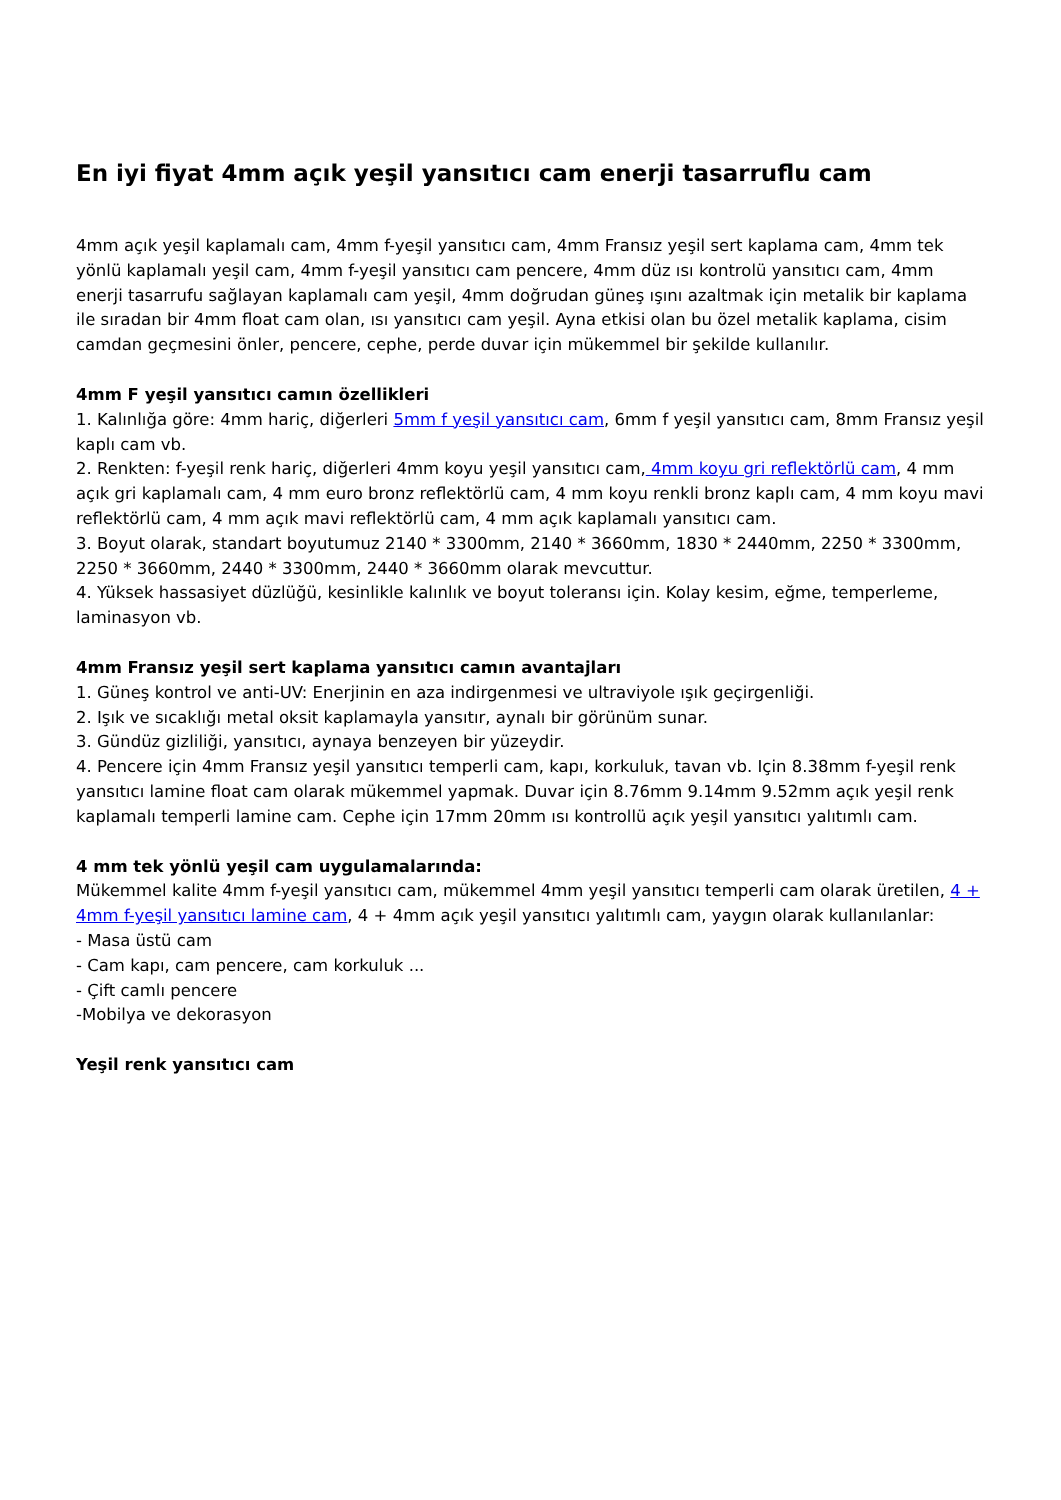En iyi fiyat 4mm açık yeşil yansıtıcı cam enerji tasarruflu cam
4mm açık yeşil kaplamalı cam, 4mm f-yeşil yansıtıcı cam, 4mm Fransız yeşil sert kaplama cam, 4mm tek yönlü kaplamalı yeşil cam, 4mm f-yeşil yansıtıcı cam pencere, 4mm düz ısı kontrolü yansıtıcı cam, 4mm enerji tasarrufu sağlayan kaplamalı cam yeşil, 4mm doğrudan güneş ışını azaltmak için metalik bir kaplama ile sıradan bir 4mm float cam olan, ısı yansıtıcı cam yeşil. Ayna etkisi olan bu özel metalik kaplama, cisim camdan geçmesini önler, pencere, cephe, perde duvar için mükemmel bir şekilde kullanılır.
4mm F yeşil yansıtıcı camın özellikleri
1. Kalınlığa göre: 4mm hariç, diğerleri 5mm f yeşil yansıtıcı cam, 6mm f yeşil yansıtıcı cam, 8mm Fransız yeşil kaplı cam vb.
2. Renkten: f-yeşil renk hariç, diğerleri 4mm koyu yeşil yansıtıcı cam, 4mm koyu gri reflektörlü cam, 4 mm açık gri kaplamalı cam, 4 mm euro bronz reflektörlü cam, 4 mm koyu renkli bronz kaplı cam, 4 mm koyu mavi reflektörlü cam, 4 mm açık mavi reflektörlü cam, 4 mm açık kaplamalı yansıtıcı cam.
3. Boyut olarak, standart boyutumuz 2140 * 3300mm, 2140 * 3660mm, 1830 * 2440mm, 2250 * 3300mm, 2250 * 3660mm, 2440 * 3300mm, 2440 * 3660mm olarak mevcuttur.
4. Yüksek hassasiyet düzlüğü, kesinlikle kalınlık ve boyut toleransı için. Kolay kesim, eğme, temperleme, laminasyon vb.
4mm Fransız yeşil sert kaplama yansıtıcı camın avantajları
1. Güneş kontrol ve anti-UV: Enerjinin en aza indirgenmesi ve ultraviyole ışık geçirgenliği.
2. Işık ve sıcaklığı metal oksit kaplamayla yansıtır, aynalı bir görünüm sunar.
3. Gündüz gizliliği, yansıtıcı, aynaya benzeyen bir yüzeydir.
4. Pencere için 4mm Fransız yeşil yansıtıcı temperli cam, kapı, korkuluk, tavan vb. Için 8.38mm f-yeşil renk yansıtıcı lamine float cam olarak mükemmel yapmak. Duvar için 8.76mm 9.14mm 9.52mm açık yeşil renk kaplamalı temperli lamine cam. Cephe için 17mm 20mm ısı kontrollü açık yeşil yansıtıcı yalıtımlı cam.
4 mm tek yönlü yeşil cam uygulamalarında:
Mükemmel kalite 4mm f-yeşil yansıtıcı cam, mükemmel 4mm yeşil yansıtıcı temperli cam olarak üretilen, 4 + 4mm f-yeşil yansıtıcı lamine cam, 4 + 4mm açık yeşil yansıtıcı yalıtımlı cam, yaygın olarak kullanılanlar:
- Masa üstü cam
- Cam kapı, cam pencere, cam korkuluk ...
- Çift camlı pencere
-Mobilya ve dekorasyon
Yeşil renk yansıtıcı cam